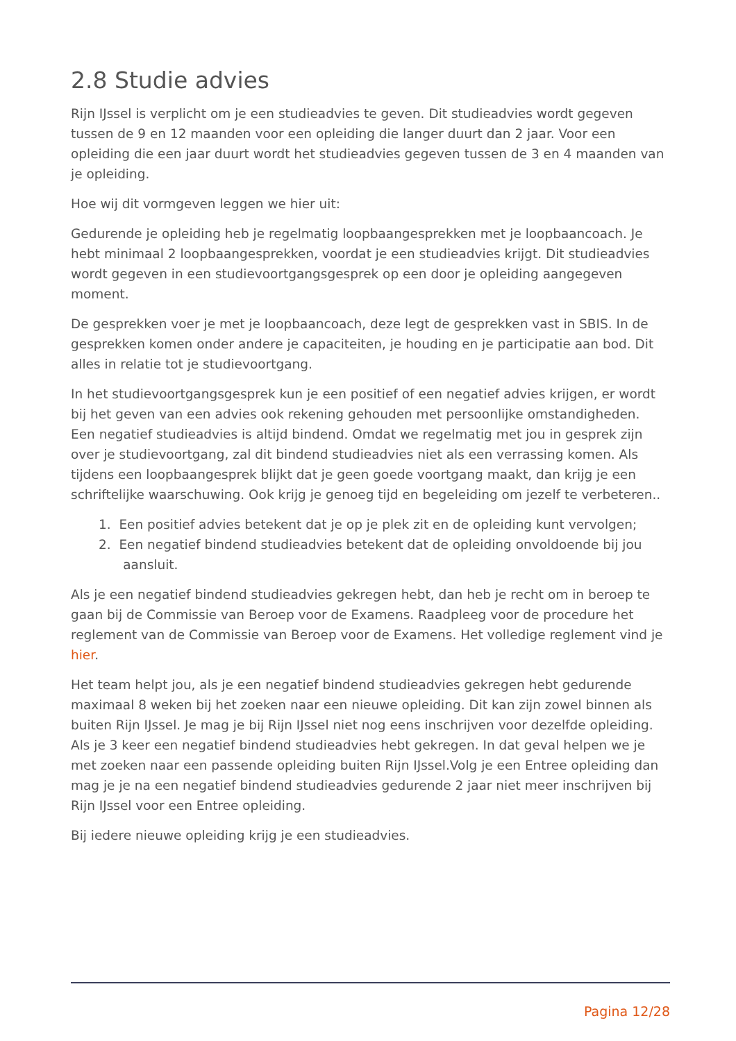2.8 Studie advies
Rijn IJssel is verplicht om je een studieadvies te geven. Dit studieadvies wordt gegeven tussen de 9 en 12 maanden voor een opleiding die langer duurt dan 2 jaar. Voor een opleiding die een jaar duurt wordt het studieadvies gegeven tussen de 3 en 4 maanden van je opleiding.
Hoe wij dit vormgeven leggen we hier uit:
Gedurende je opleiding heb je regelmatig loopbaangesprekken met je loopbaancoach. Je hebt minimaal 2 loopbaangesprekken, voordat je een studieadvies krijgt. Dit studieadvies wordt gegeven in een studievoortgangsgesprek op een door je opleiding aangegeven moment.
De gesprekken voer je met je loopbaancoach, deze legt de gesprekken vast in SBIS. In de gesprekken komen onder andere je capaciteiten, je houding en je participatie aan bod. Dit alles in relatie tot je studievoortgang.
In het studievoortgangsgesprek kun je een positief of een negatief advies krijgen, er wordt bij het geven van een advies ook rekening gehouden met persoonlijke omstandigheden. Een negatief studieadvies is altijd bindend. Omdat we regelmatig met jou in gesprek zijn over je studievoortgang, zal dit bindend studieadvies niet als een verrassing komen. Als tijdens een loopbaangesprek blijkt dat je geen goede voortgang maakt, dan krijg je een schriftelijke waarschuwing. Ook krijg je genoeg tijd en begeleiding om jezelf te verbeteren..
1. Een positief advies betekent dat je op je plek zit en de opleiding kunt vervolgen;
2. Een negatief bindend studieadvies betekent dat de opleiding onvoldoende bij jou
aansluit.
Als je een negatief bindend studieadvies gekregen hebt, dan heb je recht om in beroep te gaan bij de Commissie van Beroep voor de Examens. Raadpleeg voor de procedure het reglement van de Commissie van Beroep voor de Examens. Het volledige reglement vind je hier.
Het team helpt jou, als je een negatief bindend studieadvies gekregen hebt gedurende maximaal 8 weken bij het zoeken naar een nieuwe opleiding. Dit kan zijn zowel binnen als buiten Rijn IJssel. Je mag je bij Rijn IJssel niet nog eens inschrijven voor dezelfde opleiding. Als je 3 keer een negatief bindend studieadvies hebt gekregen. In dat geval helpen we je met zoeken naar een passende opleiding buiten Rijn IJssel.Volg je een Entree opleiding dan mag je je na een negatief bindend studieadvies gedurende 2 jaar niet meer inschrijven bij Rijn IJssel voor een Entree opleiding.
Bij iedere nieuwe opleiding krijg je een studieadvies.
Pagina 12/28